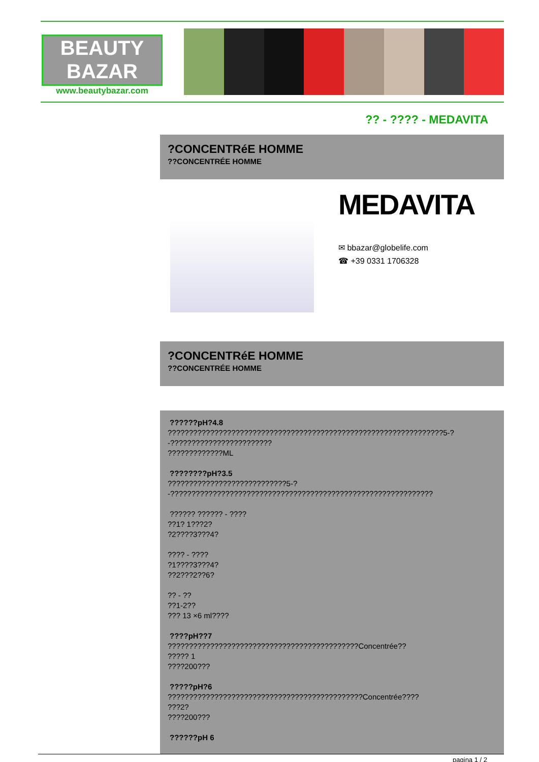BEAUTY
BAZAR
www.beautybazar.com
?? - ???? - MEDAVITA
?CONCENTRéE HOMME
??CONCENTRÉE HOMME
MEDAVITA
✉ bbazar@globelife.com
☎ +39 0331 1706328
?CONCENTRéE HOMME
??CONCENTRÉE HOMME
??????pH?4.8
?????????????????????????????????????????????????????????????????5-?
-????????????????????????
?????????????ML
????????pH?3.5
????????????????????????????5-?
-??????????????????????????????????????????????????????????????
?????? ?????? - ????
??1? 1???2?
?2????3???4?
???? - ????
?1????3???4?
??2???2??6?
?? - ??
??1-2??
??? 13 ×6 ml????
????pH??7
?????????????????????????????????????????????Concentrée??
????? 1
????200???
?????pH?6
??????????????????????????????????????????????Concentrée????
???2?
????200???
??????pH 6
pagina 1 / 2